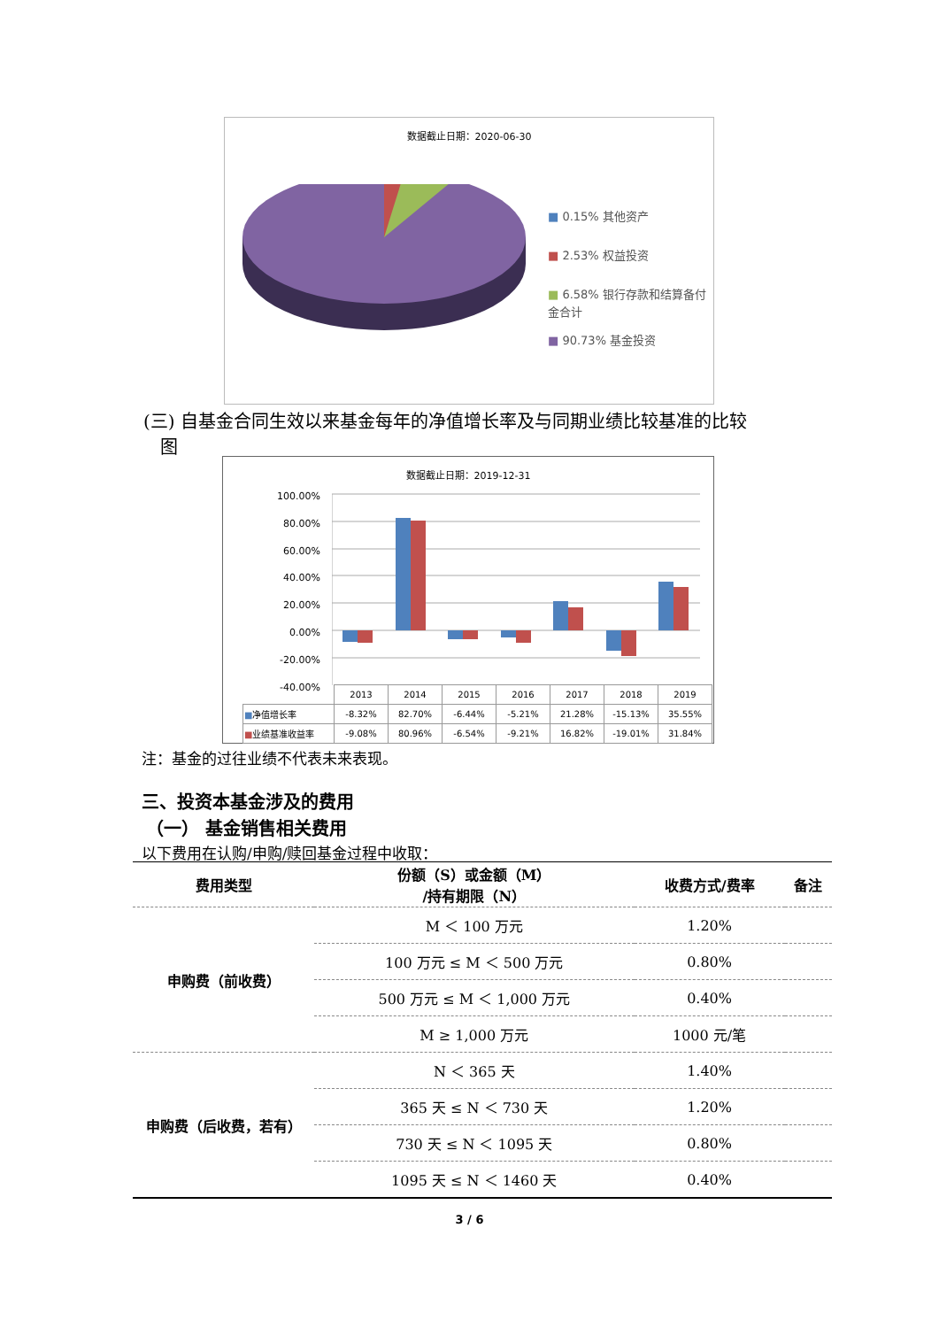数据截止日期：2020-06-30
■ 0.15% 其他资产
■ 2.53% 权益投资
■ 6.58% 银行存款和结算备付金合计
■ 90.73% 基金投资
(三) 自基金合同生效以来基金每年的净值增长率及与同期业绩比较基准的比较
图
数据截止日期：2019-12-31
100.00%
80.00%
60.00%
40.00%
20.00%
0.00%
-20.00%
-40.00%
| | 2013 | 2014 | 2015 | 2016 | 2017 | 2018 | 2019 |
| ■ 净值增长率 | -8.32% | 82.70% | -6.44% | -5.21% | 21.28% | -15.13% | 35.55% |
| ■ 业绩基准收益率 | -9.08% | 80.96% | -6.54% | -9.21% | 16.82% | -19.01% | 31.84% |
注：基金的过往业绩不代表未来表现。
三、投资本基金涉及的费用
（一） 基金销售相关费用
以下费用在认购/申购/赎回基金过程中收取：
| 费用类型 | 份额（S）或金额（M） /持有期限（N） | 收费方式/费率 | 备注 |
| --- | --- | --- | --- |
| 申购费（前收费） | M ＜ 100 万元 | 1.20% | |
| | 100 万元 ≤ M ＜ 500 万元 | 0.80% | |
| | 500 万元 ≤ M ＜ 1,000 万元 | 0.40% | |
| | M ≥ 1,000 万元 | 1000 元/笔 | |
| 申购费（后收费，若有） | N ＜ 365 天 | 1.40% | |
| | 365 天 ≤ N ＜ 730 天 | 1.20% | |
| | 730 天 ≤ N ＜ 1095 天 | 0.80% | |
| | 1095 天 ≤ N ＜ 1460 天 | 0.40% | |
3 / 6